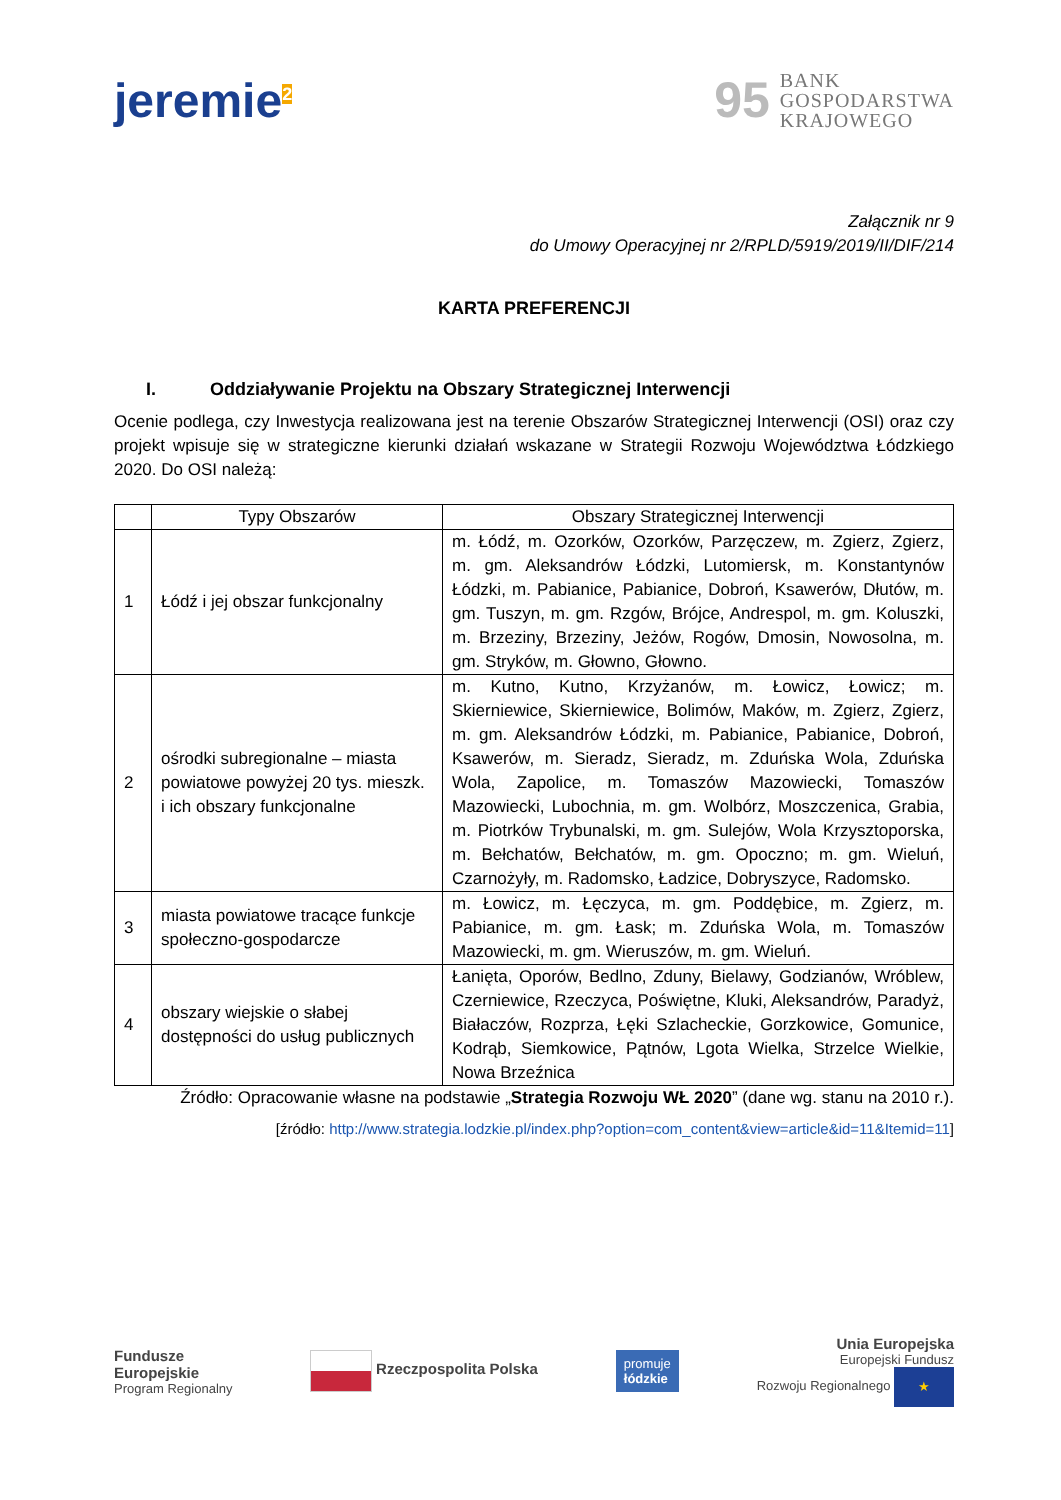jeremie<sup>2</sup>
95 BANK
GOSPODARSTWA
KRAJOWEGO
Załącznik nr 9
do Umowy Operacyjnej nr 2/RPLD/5919/2019/II/DIF/214
KARTA PREFERENCJI
I. Oddziaływanie Projektu na Obszary Strategicznej Interwencji
Ocenie podlega, czy Inwestycja realizowana jest na terenie Obszarów Strategicznej Interwencji (OSI) oraz czy projekt wpisuje się w strategiczne kierunki działań wskazane w Strategii Rozwoju Województwa Łódzkiego 2020. Do OSI należą:
| | Typy Obszarów | Obszary Strategicznej Interwencji |
| --- | --- | --- |
| 1 | Łódź i jej obszar funkcjonalny | m. Łódź, m. Ozorków, Ozorków, Parzęczew, m. Zgierz, Zgierz, m. gm. Aleksandrów Łódzki, Lutomiersk, m. Konstantynów Łódzki, m. Pabianice, Pabianice, Dobroń, Ksawerów, Dłutów, m. gm. Tuszyn, m. gm. Rzgów, Brójce, Andrespol, m. gm. Koluszki, m. Brzeziny, Brzeziny, Jeżów, Rogów, Dmosin, Nowosolna, m. gm. Stryków, m. Głowno, Głowno. |
| 2 | ośrodki subregionalne – miasta powiatowe powyżej 20 tys. mieszk. i ich obszary funkcjonalne | m. Kutno, Kutno, Krzyżanów, m. Łowicz, Łowicz; m. Skierniewice, Skierniewice, Bolimów, Maków, m. Zgierz, Zgierz, m. gm. Aleksandrów Łódzki, m. Pabianice, Pabianice, Dobroń, Ksawerów, m. Sieradz, Sieradz, m. Zduńska Wola, Zduńska Wola, Zapolice, m. Tomaszów Mazowiecki, Tomaszów Mazowiecki, Lubochnia, m. gm. Wolbórz, Moszczenica, Grabia, m. Piotrków Trybunalski, m. gm. Sulejów, Wola Krzysztoporska, m. Bełchatów, Bełchatów, m. gm. Opoczno; m. gm. Wieluń, Czarnożyły, m. Radomsko, Ładzice, Dobryszyce, Radomsko. |
| 3 | miasta powiatowe tracące funkcje społeczno-gospodarcze | m. Łowicz, m. Łęczyca, m. gm. Poddębice, m. Zgierz, m. Pabianice, m. gm. Łask; m. Zduńska Wola, m. Tomaszów Mazowiecki, m. gm. Wieruszów, m. gm. Wieluń. |
| 4 | obszary wiejskie o słabej dostępności do usług publicznych | Łanięta, Oporów, Bedlno, Zduny, Bielawy, Godzianów, Wróblew, Czerniewice, Rzeczyca, Poświętne, Kluki, Aleksandrów, Paradyż, Białaczów, Rozprza, Łęki Szlacheckie, Gorzkowice, Gomunice, Kodrąb, Siemkowice, Pątnów, Lgota Wielka, Strzelce Wielkie, Nowa Brzeźnica |
Źródło: Opracowanie własne na podstawie „Strategia Rozwoju WŁ 2020” (dane wg. stanu na 2010 r.).
[źródło: http://www.strategia.lodzkie.pl/index.php?option=com_content&view=article&id=11&Itemid=11]
Fundusze
Europejskie
Program Regionalny
Rzeczpospolita Polska
promuje
łódzkie
Unia Europejska
Europejski Fundusz
Rozwoju Regionalnego ★